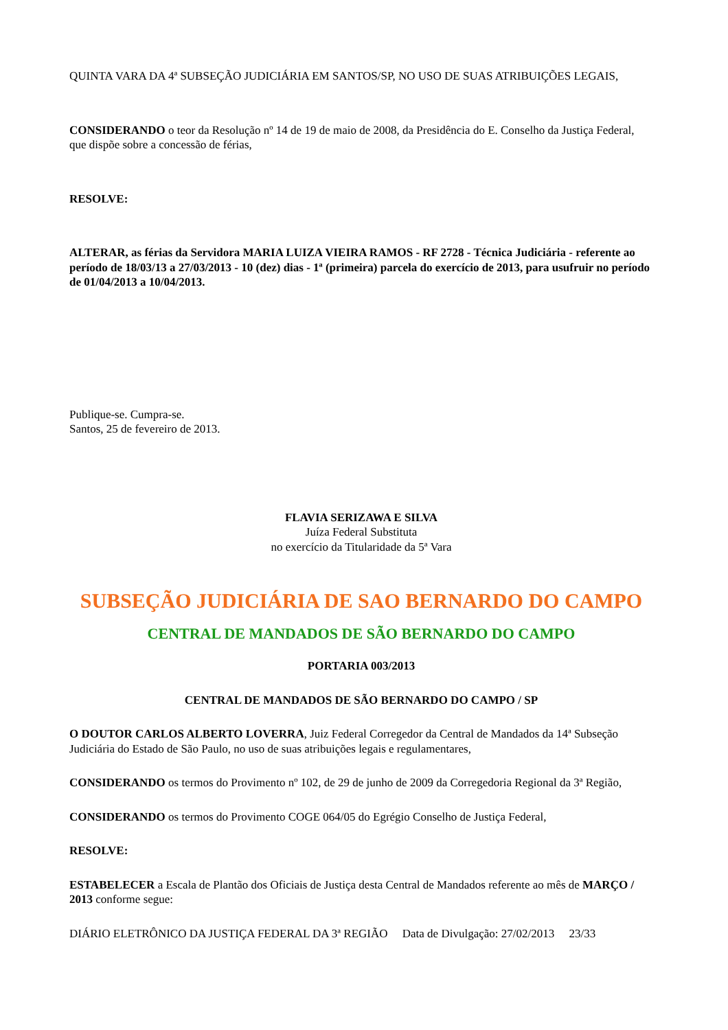QUINTA VARA DA 4ª SUBSEÇÃO JUDICIÁRIA EM SANTOS/SP, NO USO DE SUAS ATRIBUIÇÕES LEGAIS,
CONSIDERANDO o teor da Resolução nº 14 de 19 de maio de 2008, da Presidência do E. Conselho da Justiça Federal, que dispõe sobre a concessão de férias,
RESOLVE:
ALTERAR, as férias da Servidora MARIA LUIZA VIEIRA RAMOS - RF 2728 - Técnica Judiciária - referente ao período de 18/03/13 a 27/03/2013 - 10 (dez) dias - 1ª (primeira) parcela do exercício de 2013, para usufruir no período de 01/04/2013 a 10/04/2013.
Publique-se. Cumpra-se.
Santos, 25 de fevereiro de 2013.
FLAVIA SERIZAWA E SILVA
Juíza Federal Substituta
no exercício da Titularidade da 5ª Vara
SUBSEÇÃO JUDICIÁRIA DE SAO BERNARDO DO CAMPO
CENTRAL DE MANDADOS DE SÃO BERNARDO DO CAMPO
PORTARIA 003/2013
CENTRAL DE MANDADOS DE SÃO BERNARDO DO CAMPO / SP
O DOUTOR CARLOS ALBERTO LOVERRA, Juiz Federal Corregedor da Central de Mandados da 14ª Subseção Judiciária do Estado de São Paulo, no uso de suas atribuições legais e regulamentares,
CONSIDERANDO os termos do Provimento nº 102, de 29 de junho de 2009 da Corregedoria Regional da 3ª Região,
CONSIDERANDO os termos do Provimento COGE 064/05 do Egrégio Conselho de Justiça Federal,
RESOLVE:
ESTABELECER a Escala de Plantão dos Oficiais de Justiça desta Central de Mandados referente ao mês de MARÇO / 2013 conforme segue:
DIÁRIO ELETRÔNICO DA JUSTIÇA FEDERAL DA 3ª REGIÃO Data de Divulgação: 27/02/2013 23/33